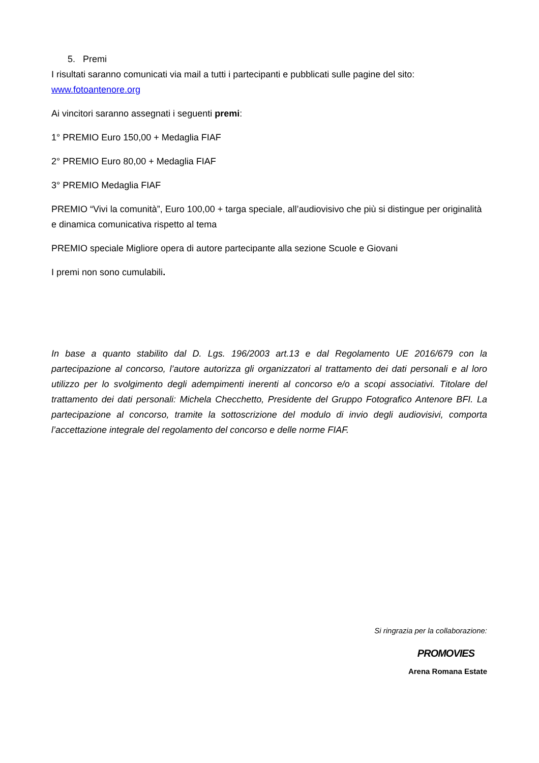5. Premi
I risultati saranno comunicati via mail a tutti i partecipanti e pubblicati sulle pagine del sito: www.fotoantenore.org
Ai vincitori saranno assegnati i seguenti premi:
1° PREMIO Euro 150,00 + Medaglia FIAF
2° PREMIO Euro 80,00 + Medaglia FIAF
3° PREMIO Medaglia FIAF
PREMIO “Vivi la comunità”, Euro 100,00 + targa speciale, all’audiovisivo che più si distingue per originalità e dinamica comunicativa rispetto al tema
PREMIO speciale Migliore opera di autore partecipante alla sezione Scuole e Giovani
I premi non sono cumulabili.
In base a quanto stabilito dal D. Lgs. 196/2003 art.13 e dal Regolamento UE 2016/679 con la partecipazione al concorso, l’autore autorizza gli organizzatori al trattamento dei dati personali e al loro utilizzo per lo svolgimento degli adempimenti inerenti al concorso e/o a scopi associativi. Titolare del trattamento dei dati personali: Michela Checchetto, Presidente del Gruppo Fotografico Antenore BFI. La partecipazione al concorso, tramite la sottoscrizione del modulo di invio degli audiovisivi, comporta l’accettazione integrale del regolamento del concorso e delle norme FIAF.
Si ringrazia per la collaborazione:
PROMOVIES
Arena Romana Estate